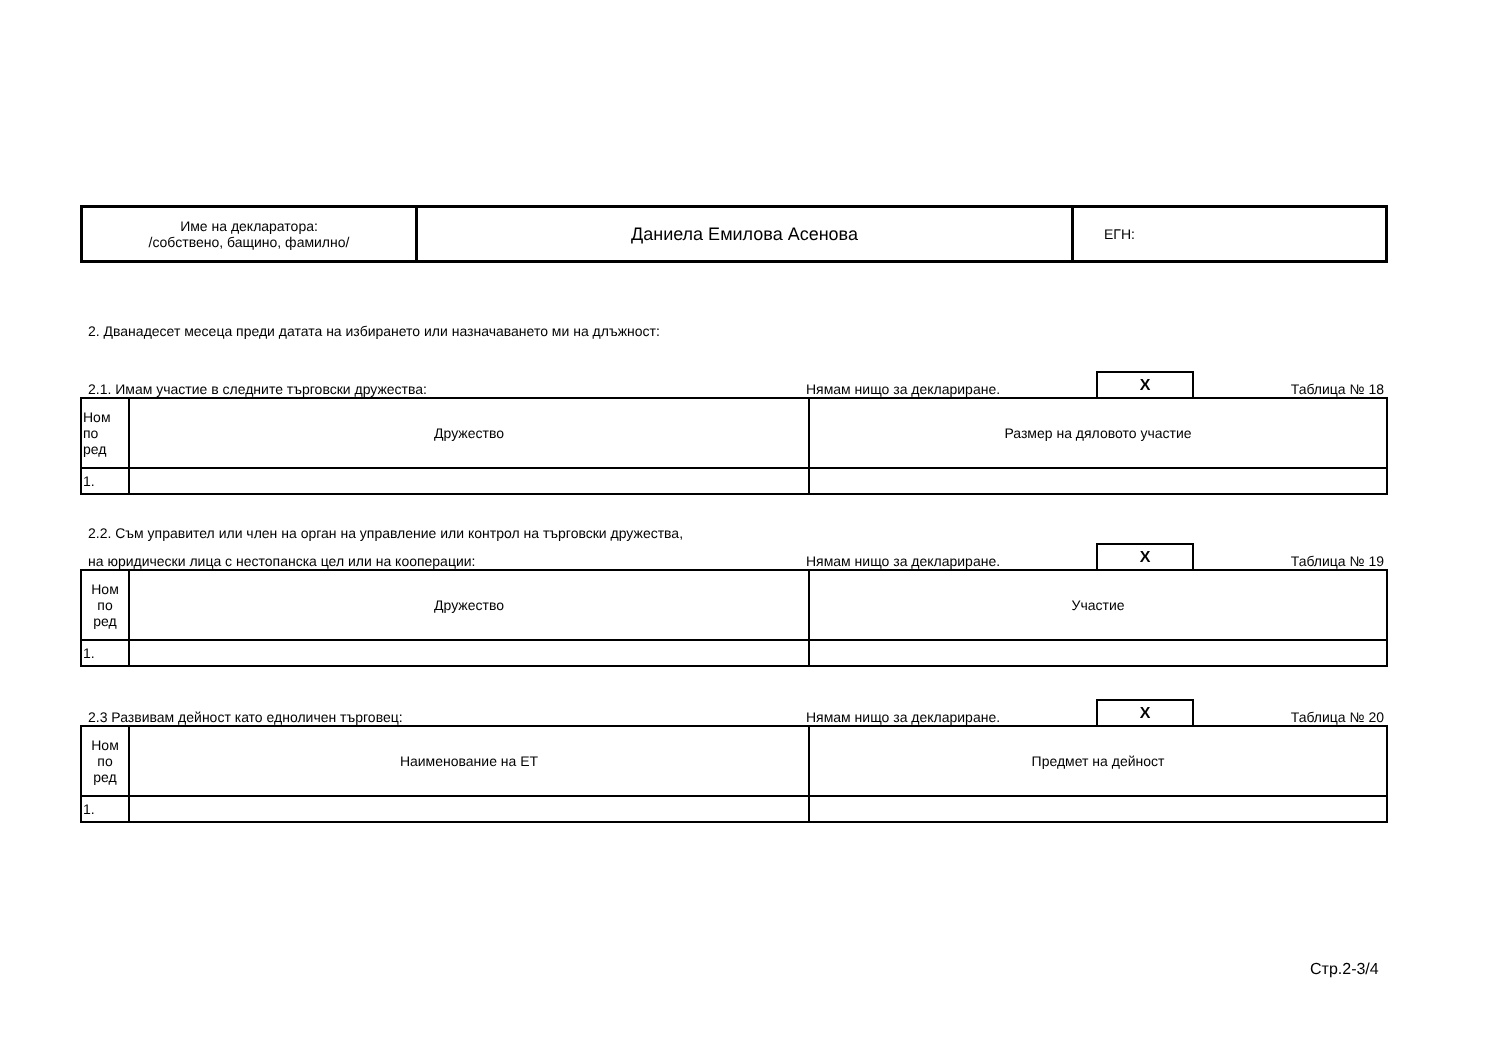| Име на декларатора: /собствено, бащино, фамилно/ | Даниела Емилова Асенова | ЕГН: |
2. Дванадесет месеца преди датата на избирането или назначаването ми на длъжност:
2.1. Имам участие в следните търговски дружества: Нямам нищо за деклариране. X Таблица № 18
| Ном по ред | Дружество | Размер на дяловото участие |
| 1. | | |
2.2. Съм управител или член на орган на управление или контрол на търговски дружества,
на юридически лица с нестопанска цел или на кооперации: Нямам нищо за деклариране. X Таблица № 19
| Ном по ред | Дружество | Участие |
| 1. | | |
2.3 Развивам дейност като едноличен търговец: Нямам нищо за деклариране. X Таблица № 20
| Ном по ред | Наименование на ЕТ | Предмет на дейност |
| 1. | | |
Стр.2-3/4